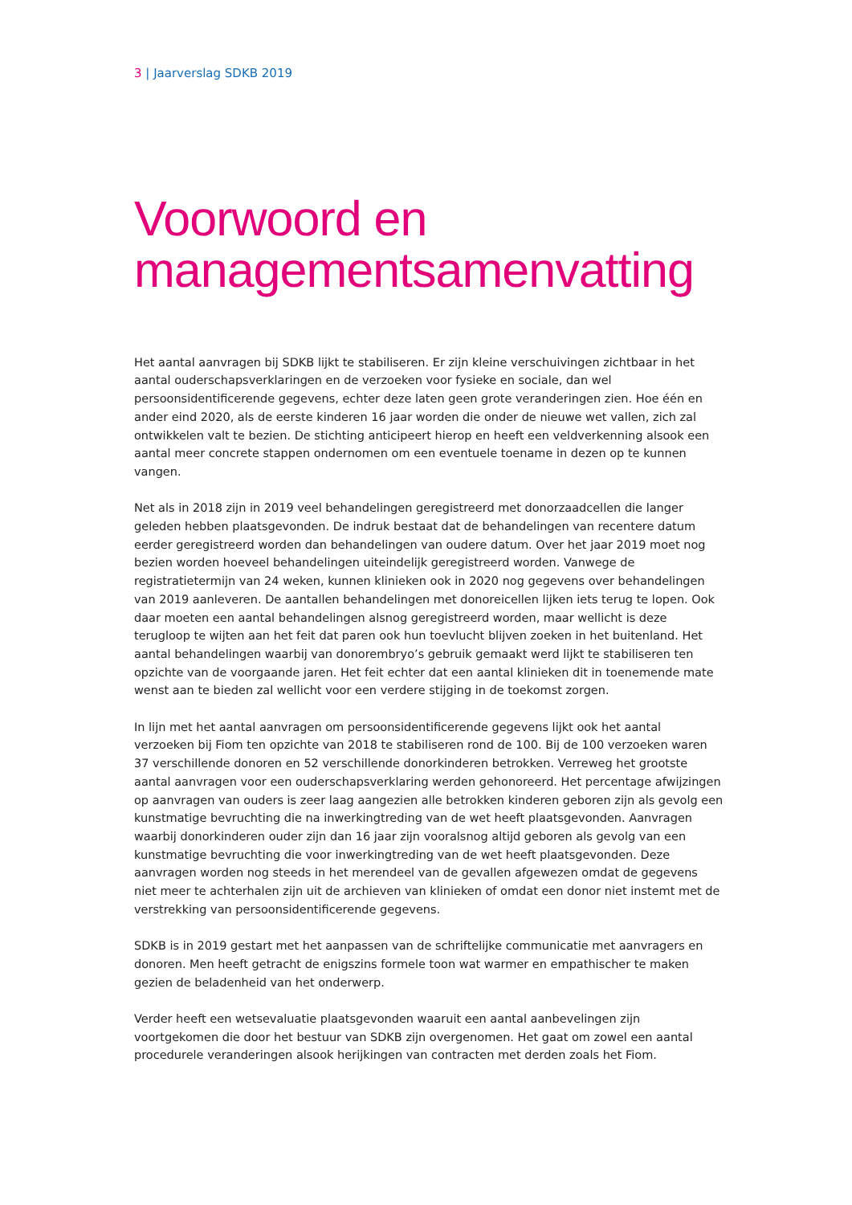3 | Jaarverslag SDKB 2019
Voorwoord en managementsamenvatting
Het aantal aanvragen bij SDKB lijkt te stabiliseren. Er zijn kleine verschuivingen zichtbaar in het aantal ouderschapsverklaringen en de verzoeken voor fysieke en sociale, dan wel persoonsidentificerende gegevens, echter deze laten geen grote veranderingen zien. Hoe één en ander eind 2020, als de eerste kinderen 16 jaar worden die onder de nieuwe wet vallen, zich zal ontwikkelen valt te bezien. De stichting anticipeert hierop en heeft een veldverkenning alsook een aantal meer concrete stappen ondernomen om een eventuele toename in dezen op te kunnen vangen.
Net als in 2018 zijn in 2019 veel behandelingen geregistreerd met donorzaadcellen die langer geleden hebben plaatsgevonden. De indruk bestaat dat de behandelingen van recentere datum eerder geregistreerd worden dan behandelingen van oudere datum. Over het jaar 2019 moet nog bezien worden hoeveel behandelingen uiteindelijk geregistreerd worden. Vanwege de registratietermijn van 24 weken, kunnen klinieken ook in 2020 nog gegevens over behandelingen van 2019 aanleveren. De aantallen behandelingen met donoreicellen lijken iets terug te lopen. Ook daar moeten een aantal behandelingen alsnog geregistreerd worden, maar wellicht is deze terugloop te wijten aan het feit dat paren ook hun toevlucht blijven zoeken in het buitenland. Het aantal behandelingen waarbij van donorembryo’s gebruik gemaakt werd lijkt te stabiliseren ten opzichte van de voorgaande jaren. Het feit echter dat een aantal klinieken dit in toenemende mate wenst aan te bieden zal wellicht voor een verdere stijging in de toekomst zorgen.
In lijn met het aantal aanvragen om persoonsidentificerende gegevens lijkt ook het aantal verzoeken bij Fiom ten opzichte van 2018 te stabiliseren rond de 100. Bij de 100 verzoeken waren 37 verschillende donoren en 52 verschillende donorkinderen betrokken. Verreweg het grootste aantal aanvragen voor een ouderschapsverklaring werden gehonoreerd. Het percentage afwijzingen op aanvragen van ouders is zeer laag aangezien alle betrokken kinderen geboren zijn als gevolg een kunstmatige bevruchting die na inwerkingtreding van de wet heeft plaatsgevonden. Aanvragen waarbij donorkinderen ouder zijn dan 16 jaar zijn vooralsnog altijd geboren als gevolg van een kunstmatige bevruchting die voor inwerkingtreding van de wet heeft plaatsgevonden. Deze aanvragen worden nog steeds in het merendeel van de gevallen afgewezen omdat de gegevens niet meer te achterhalen zijn uit de archieven van klinieken of omdat een donor niet instemt met de verstrekking van persoonsidentificerende gegevens.
SDKB is in 2019 gestart met het aanpassen van de schriftelijke communicatie met aanvragers en donoren. Men heeft getracht de enigszins formele toon wat warmer en empathischer te maken gezien de beladenheid van het onderwerp.
Verder heeft een wetsevaluatie plaatsgevonden waaruit een aantal aanbevelingen zijn voortgekomen die door het bestuur van SDKB zijn overgenomen. Het gaat om zowel een aantal procedurele veranderingen alsook herijkingen van contracten met derden zoals het Fiom.